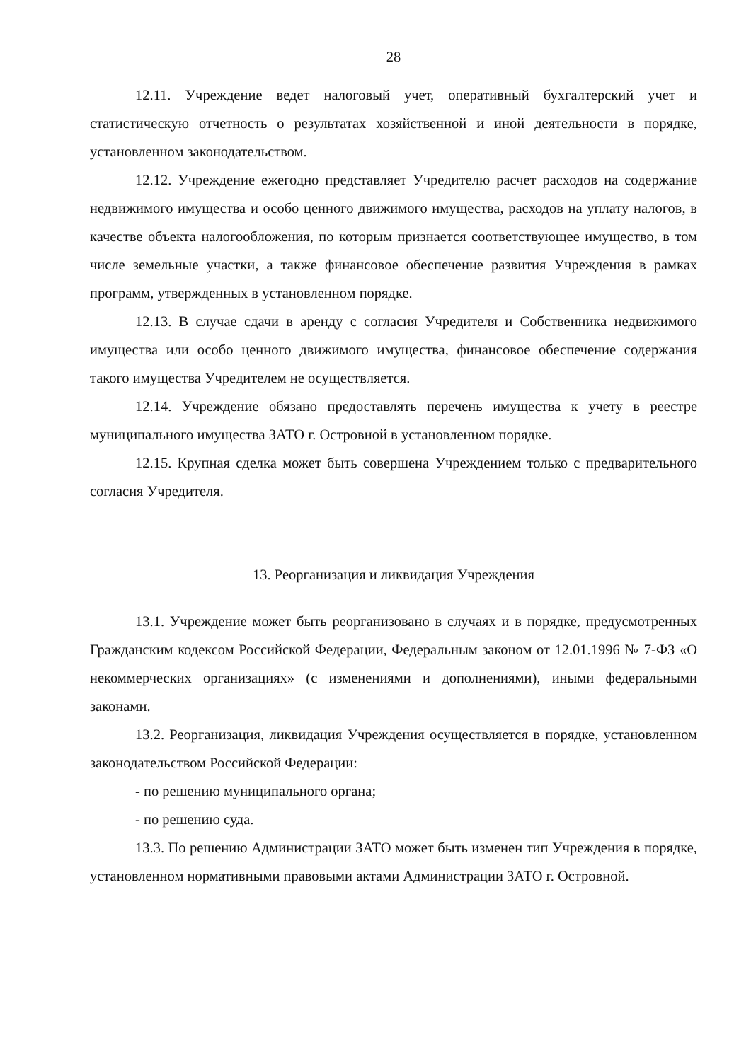28
12.11. Учреждение ведет налоговый учет, оперативный бухгалтерский учет и статистическую отчетность о результатах хозяйственной и иной деятельности в порядке, установленном законодательством.
12.12. Учреждение ежегодно представляет Учредителю расчет расходов на содержание недвижимого имущества и особо ценного движимого имущества, расходов на уплату налогов, в качестве объекта налогообложения, по которым признается соответствующее имущество, в том числе земельные участки, а также финансовое обеспечение развития Учреждения в рамках программ, утвержденных в установленном порядке.
12.13. В случае сдачи в аренду с согласия Учредителя и Собственника недвижимого имущества или особо ценного движимого имущества, финансовое обеспечение содержания такого имущества Учредителем не осуществляется.
12.14. Учреждение обязано предоставлять перечень имущества к учету в реестре муниципального имущества ЗАТО г. Островной в установленном порядке.
12.15. Крупная сделка может быть совершена Учреждением только с предварительного согласия Учредителя.
13. Реорганизация и ликвидация Учреждения
13.1. Учреждение может быть реорганизовано в случаях и в порядке, предусмотренных Гражданским кодексом Российской Федерации, Федеральным законом от 12.01.1996 № 7-ФЗ «О некоммерческих организациях» (с изменениями и дополнениями), иными федеральными законами.
13.2. Реорганизация, ликвидация Учреждения осуществляется в порядке, установленном законодательством Российской Федерации:
- по решению муниципального органа;
- по решению суда.
13.3. По решению Администрации ЗАТО может быть изменен тип Учреждения в порядке, установленном нормативными правовыми актами Администрации ЗАТО г. Островной.